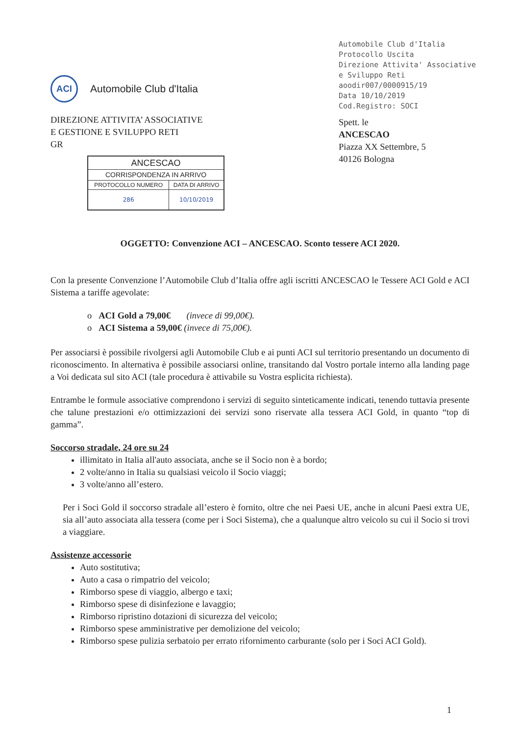ACI
Automobile Club d'Italia
Automobile Club d'Italia
Protocollo Uscita
Direzione Attivita' Associative e Sviluppo Reti
aoodir007/0000915/19
Data 10/10/2019
Cod.Registro: SOCI
DIREZIONE ATTIVITA’ ASSOCIATIVE
E GESTIONE E SVILUPPO RETI
GR
| ANCESCAO | |
| --- | --- |
| CORRISPONDENZA IN ARRIVO | |
| PROTOCOLLO NUMERO | DATA DI ARRIVO |
| 286 | 10/10/2019 |
Spett. le
ANCESCAO
Piazza XX Settembre, 5
40126 Bologna
OGGETTO: Convenzione ACI – ANCESCAO. Sconto tessere ACI 2020.
Con la presente Convenzione l’Automobile Club d’Italia offre agli iscritti ANCESCAO le Tessere ACI Gold e ACI Sistema a tariffe agevolate:
o ACI Gold a 79,00€ (invece di 99,00€).
o ACI Sistema a 59,00€ (invece di 75,00€).
Per associarsi è possibile rivolgersi agli Automobile Club e ai punti ACI sul territorio presentando un documento di riconoscimento. In alternativa è possibile associarsi online, transitando dal Vostro portale interno alla landing page a Voi dedicata sul sito ACI (tale procedura è attivabile su Vostra esplicita richiesta).
Entrambe le formule associative comprendono i servizi di seguito sinteticamente indicati, tenendo tuttavia presente che talune prestazioni e/o ottimizzazioni dei servizi sono riservate alla tessera ACI Gold, in quanto “top di gamma”.
Soccorso stradale, 24 ore su 24
illimitato in Italia all'auto associata, anche se il Socio non è a bordo;
2 volte/anno in Italia su qualsiasi veicolo il Socio viaggi;
3 volte/anno all’estero.
Per i Soci Gold il soccorso stradale all’estero è fornito, oltre che nei Paesi UE, anche in alcuni Paesi extra UE, sia all’auto associata alla tessera (come per i Soci Sistema), che a qualunque altro veicolo su cui il Socio si trovi a viaggiare.
Assistenze accessorie
Auto sostitutiva;
Auto a casa o rimpatrio del veicolo;
Rimborso spese di viaggio, albergo e taxi;
Rimborso spese di disinfezione e lavaggio;
Rimborso ripristino dotazioni di sicurezza del veicolo;
Rimborso spese amministrative per demolizione del veicolo;
Rimborso spese pulizia serbatoio per errato rifornimento carburante (solo per i Soci ACI Gold).
1